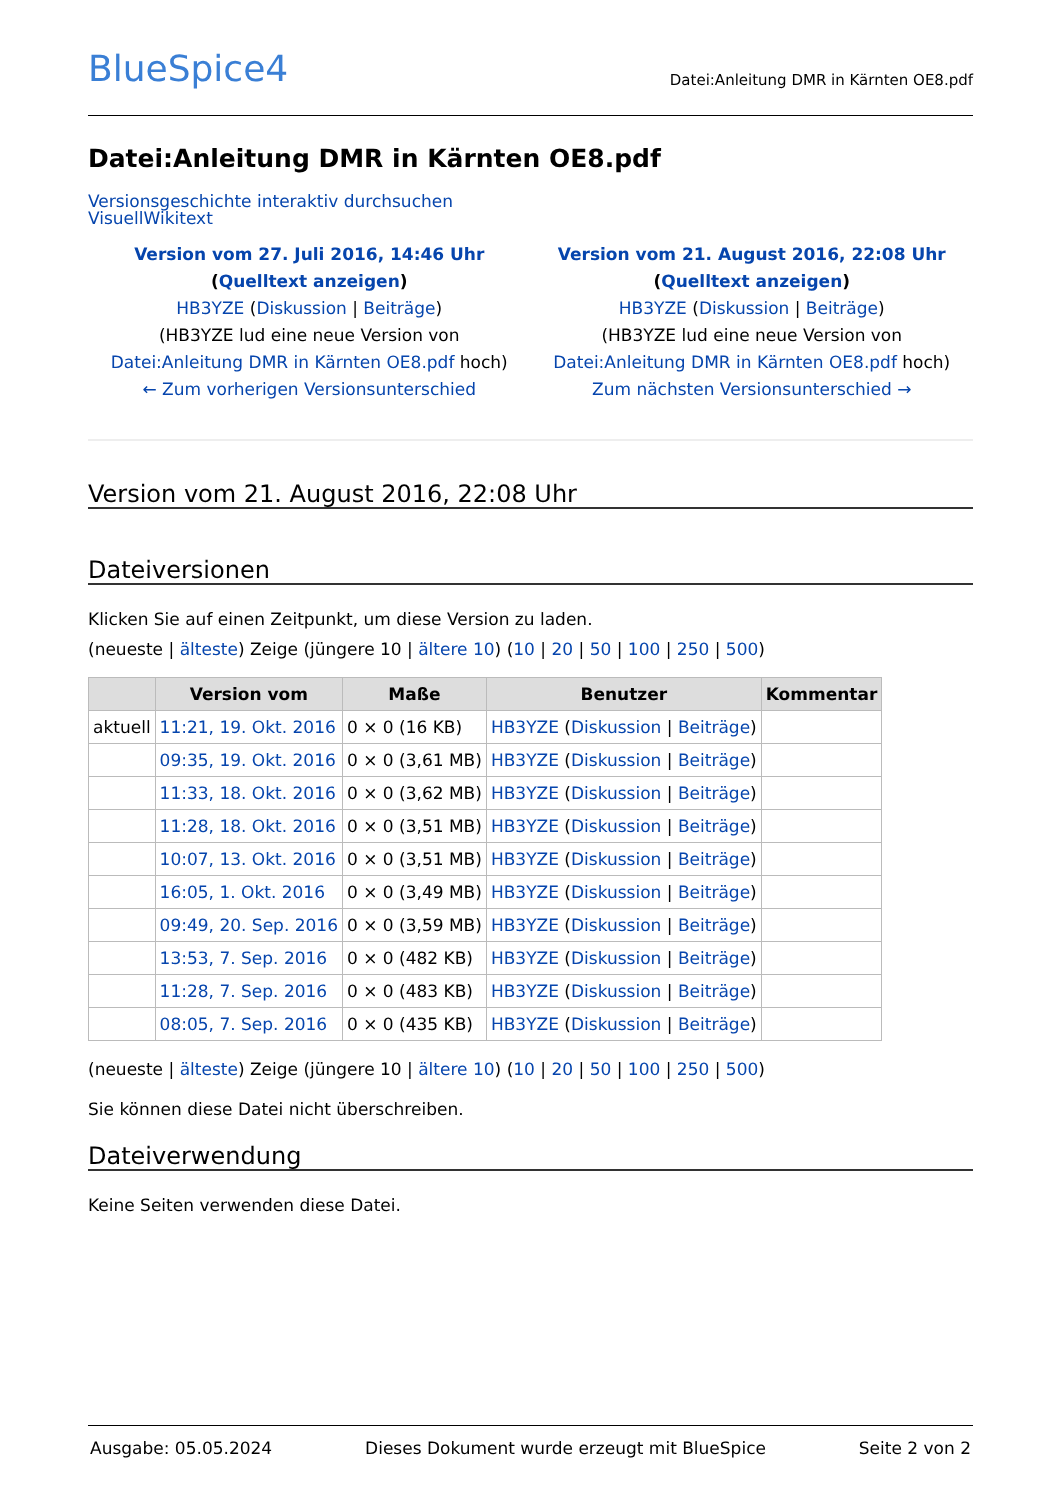BlueSpice4
Datei:Anleitung DMR in Kärnten OE8.pdf
Datei:Anleitung DMR in Kärnten OE8.pdf
Versionsgeschichte interaktiv durchsuchen
VisuellWikitext
Version vom 27. Juli 2016, 14:46 Uhr (Quelltext anzeigen)
HB3YZE (Diskussion | Beiträge)
(HB3YZE lud eine neue Version von Datei:Anleitung DMR in Kärnten OE8.pdf hoch)
← Zum vorherigen Versionsunterschied
Version vom 21. August 2016, 22:08 Uhr (Quelltext anzeigen)
HB3YZE (Diskussion | Beiträge)
(HB3YZE lud eine neue Version von Datei:Anleitung DMR in Kärnten OE8.pdf hoch)
Zum nächsten Versionsunterschied →
Version vom 21. August 2016, 22:08 Uhr
Dateiversionen
Klicken Sie auf einen Zeitpunkt, um diese Version zu laden.
(neueste | älteste) Zeige (jüngere 10 | ältere 10) (10 | 20 | 50 | 100 | 250 | 500)
| | Version vom | Maße | Benutzer | Kommentar |
| --- | --- | --- | --- | --- |
| aktuell | 11:21, 19. Okt. 2016 | 0 × 0 (16 KB) | HB3YZE ( Diskussion / Beiträge ) | |
| | 09:35, 19. Okt. 2016 | 0 × 0 (3,61 MB) | HB3YZE ( Diskussion / Beiträge ) | |
| | 11:33, 18. Okt. 2016 | 0 × 0 (3,62 MB) | HB3YZE ( Diskussion / Beiträge ) | |
| | 11:28, 18. Okt. 2016 | 0 × 0 (3,51 MB) | HB3YZE ( Diskussion / Beiträge ) | |
| | 10:07, 13. Okt. 2016 | 0 × 0 (3,51 MB) | HB3YZE ( Diskussion / Beiträge ) | |
| | 16:05, 1. Okt. 2016 | 0 × 0 (3,49 MB) | HB3YZE ( Diskussion / Beiträge ) | |
| | 09:49, 20. Sep. 2016 | 0 × 0 (3,59 MB) | HB3YZE ( Diskussion / Beiträge ) | |
| | 13:53, 7. Sep. 2016 | 0 × 0 (482 KB) | HB3YZE ( Diskussion / Beiträge ) | |
| | 11:28, 7. Sep. 2016 | 0 × 0 (483 KB) | HB3YZE ( Diskussion / Beiträge ) | |
| | 08:05, 7. Sep. 2016 | 0 × 0 (435 KB) | HB3YZE ( Diskussion / Beiträge ) | |
(neueste | älteste) Zeige (jüngere 10 | ältere 10) (10 | 20 | 50 | 100 | 250 | 500)
Sie können diese Datei nicht überschreiben.
Dateiverwendung
Keine Seiten verwenden diese Datei.
Ausgabe: 05.05.2024 Dieses Dokument wurde erzeugt mit BlueSpice Seite 2 von 2